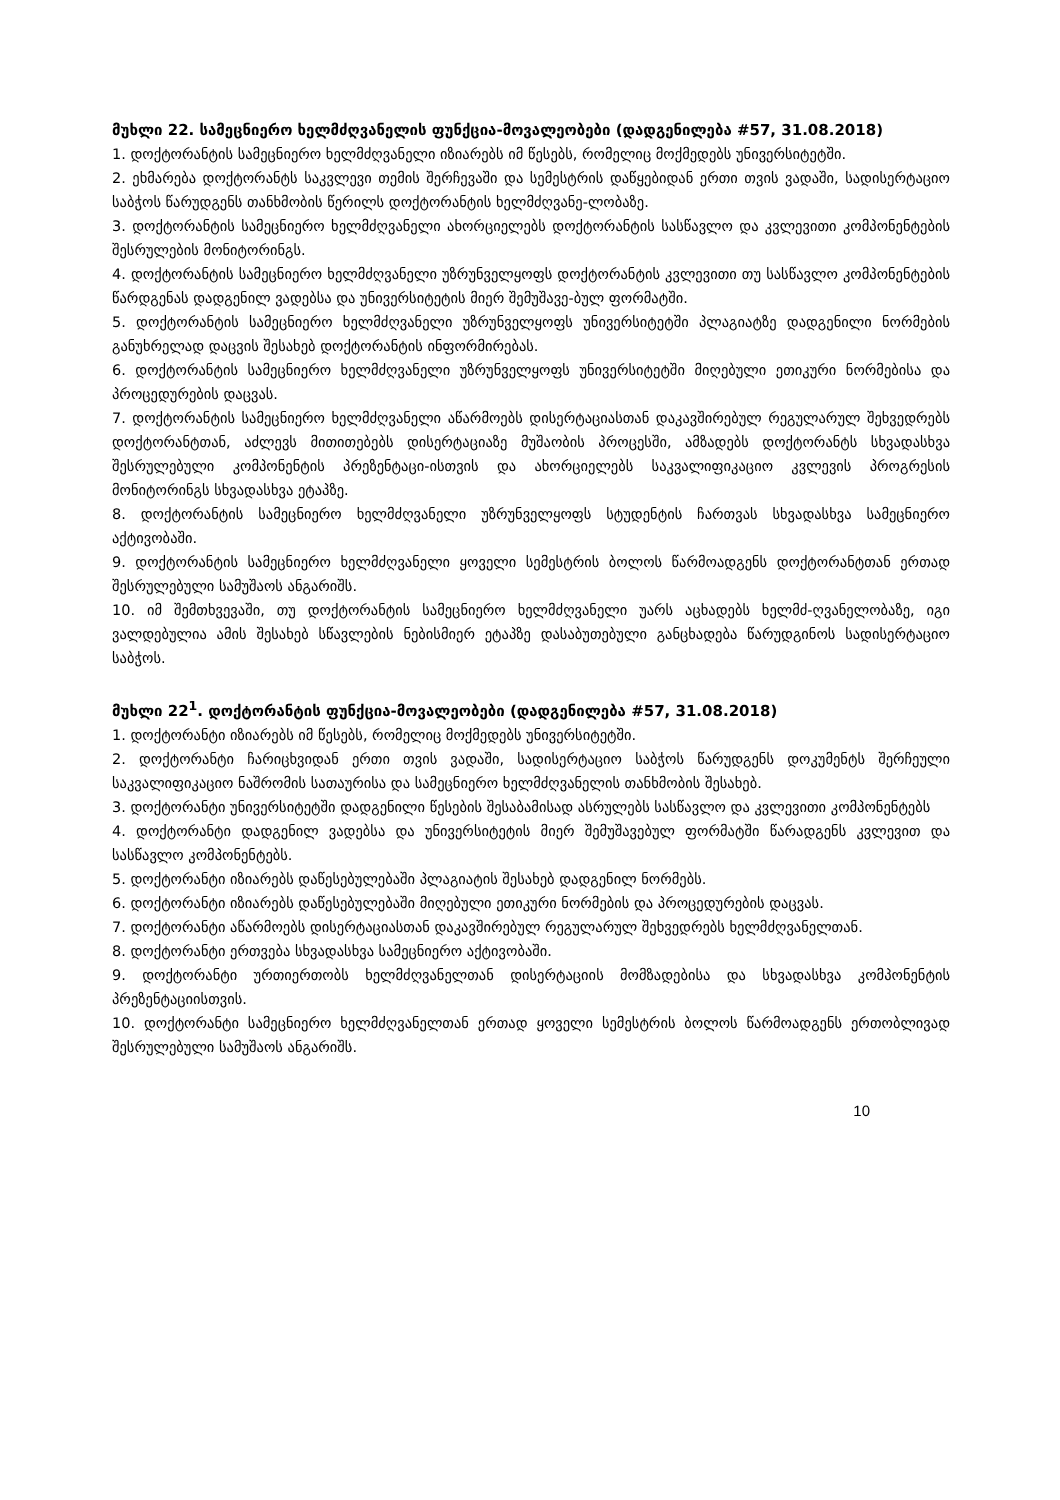მუხლი 22. სამეცნიერო ხელმძღვანელის ფუნქცია-მოვალეობები (დადგენილება #57, 31.08.2018)
1. დოქტორანტის სამეცნიერო ხელმძღვანელი იზიარებს იმ წესებს, რომელიც მოქმედებს უნივერსიტეტში.
2. ეხმარება დოქტორანტს საკვლევი თემის შერჩევაში და სემესტრის დაწყებიდან ერთი თვის ვადაში, სადისერტაციო საბჭოს წარუდგენს თანხმობის წერილს დოქტორანტის ხელმძღვანე-ლობაზე.
3. დოქტორანტის სამეცნიერო ხელმძღვანელი ახორციელებს დოქტორანტის სასწავლო და კვლევითი კომპონენტების შესრულების მონიტორინგს.
4. დოქტორანტის სამეცნიერო ხელმძღვანელი უზრუნველყოფს დოქტორანტის კვლევითი თუ სასწავლო კომპონენტების წარდგენას დადგენილ ვადებსა და უნივერსიტეტის მიერ შემუშავე-ბულ ფორმატში.
5. დოქტორანტის სამეცნიერო ხელმძღვანელი უზრუნველყოფს უნივერსიტეტში პლაგიატზე დადგენილი ნორმების განუხრელად დაცვის შესახებ დოქტორანტის ინფორმირებას.
6. დოქტორანტის სამეცნიერო ხელმძღვანელი უზრუნველყოფს უნივერსიტეტში მიღებული ეთიკური ნორმებისა და პროცედურების დაცვას.
7. დოქტორანტის სამეცნიერო ხელმძღვანელი აწარმოებს დისერტაციასთან დაკავშირებულ რეგულარულ შეხვედრებს დოქტორანტთან, აძლევს მითითებებს დისერტაციაზე მუშაობის პროცესში, ამზადებს დოქტორანტს სხვადასხვა შესრულებული კომპონენტის პრეზენტაცი-ისთვის და ახორციელებს საკვალიფიკაციო კვლევის პროგრესის მონიტორინგს სხვადასხვა ეტაპზე.
8. დოქტორანტის სამეცნიერო ხელმძღვანელი უზრუნველყოფს სტუდენტის ჩართვას სხვადასხვა სამეცნიერო აქტივობაში.
9. დოქტორანტის სამეცნიერო ხელმძღვანელი ყოველი სემესტრის ბოლოს წარმოადგენს დოქტორანტთან ერთად შესრულებული სამუშაოს ანგარიშს.
10. იმ შემთხვევაში, თუ დოქტორანტის სამეცნიერო ხელმძღვანელი უარს აცხადებს ხელმძ-ღვანელობაზე, იგი ვალდებულია ამის შესახებ სწავლების ნებისმიერ ეტაპზე დასაბუთებული განცხადება წარუდგინოს სადისერტაციო საბჭოს.
მუხლი 22<sup>1</sup>. დოქტორანტის ფუნქცია-მოვალეობები (დადგენილება #57, 31.08.2018)
1. დოქტორანტი იზიარებს იმ წესებს, რომელიც მოქმედებს უნივერსიტეტში.
2. დოქტორანტი ჩარიცხვიდან ერთი თვის ვადაში, სადისერტაციო საბჭოს წარუდგენს დოკუმენტს შერჩეული საკვალიფიკაციო ნაშრომის სათაურისა და სამეცნიერო ხელმძღვანელის თანხმობის შესახებ.
3. დოქტორანტი უნივერსიტეტში დადგენილი წესების შესაბამისად ასრულებს სასწავლო და კვლევითი კომპონენტებს
4. დოქტორანტი დადგენილ ვადებსა და უნივერსიტეტის მიერ შემუშავებულ ფორმატში წარადგენს კვლევით და სასწავლო კომპონენტებს.
5. დოქტორანტი იზიარებს დაწესებულებაში პლაგიატის შესახებ დადგენილ ნორმებს.
6. დოქტორანტი იზიარებს დაწესებულებაში მიღებული ეთიკური ნორმების და პროცედურების დაცვას.
7. დოქტორანტი აწარმოებს დისერტაციასთან დაკავშირებულ რეგულარულ შეხვედრებს ხელმძღვანელთან.
8. დოქტორანტი ერთვება სხვადასხვა სამეცნიერო აქტივობაში.
9. დოქტორანტი ურთიერთობს ხელმძღვანელთან დისერტაციის მომზადებისა და სხვადასხვა კომპონენტის პრეზენტაციისთვის.
10. დოქტორანტი სამეცნიერო ხელმძღვანელთან ერთად ყოველი სემესტრის ბოლოს წარმოადგენს ერთობლივად შესრულებული სამუშაოს ანგარიშს.
10